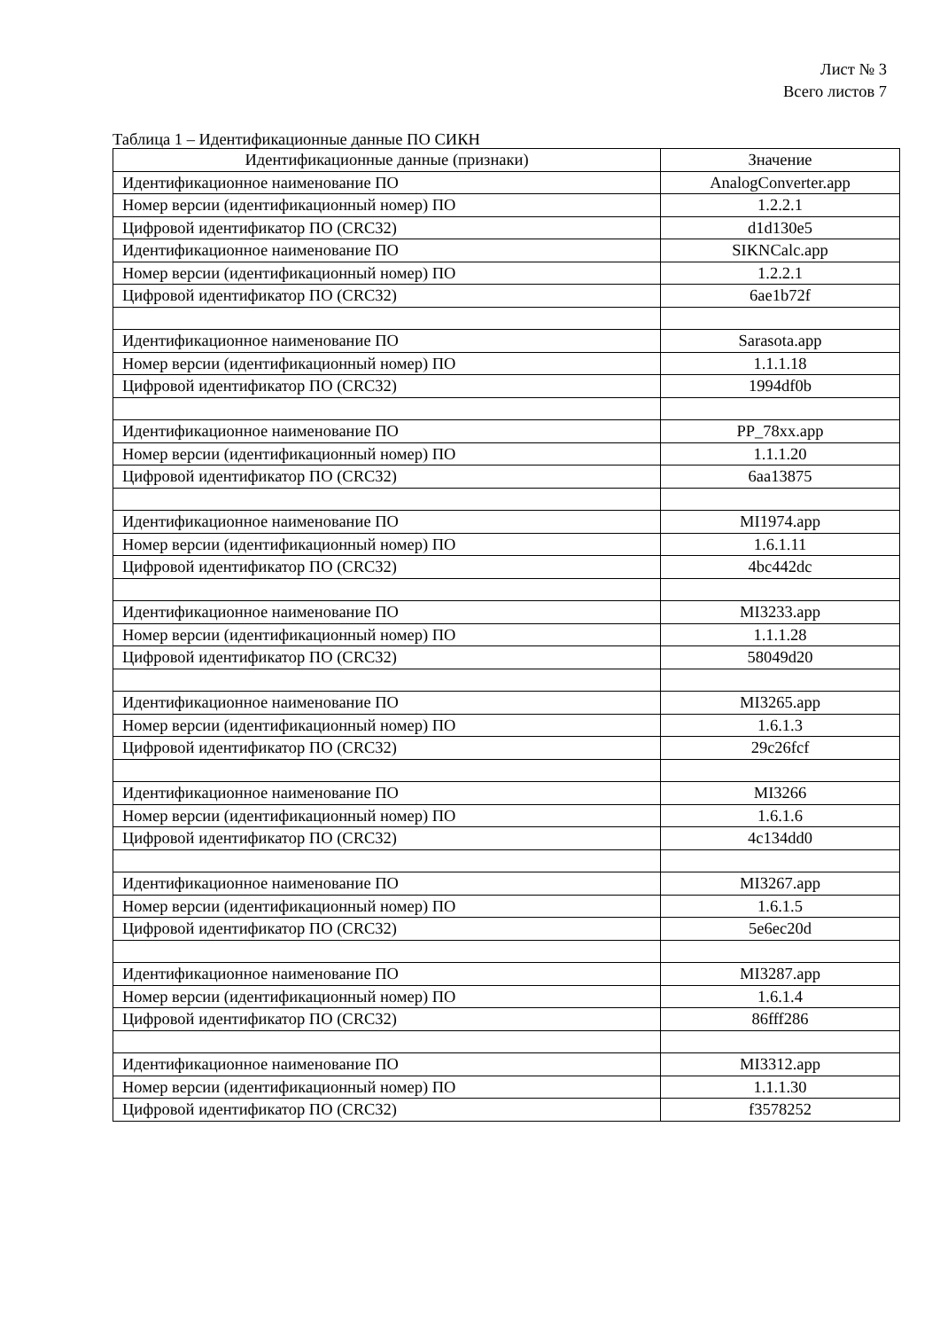Лист № 3
Всего листов 7
Таблица 1 – Идентификационные данные ПО СИКН
| Идентификационные данные (признаки) | Значение |
| --- | --- |
| Идентификационное наименование ПО | AnalogConverter.app |
| Номер версии (идентификационный номер) ПО | 1.2.2.1 |
| Цифровой идентификатор ПО (CRC32) | d1d130e5 |
| Идентификационное наименование ПО | SIKNCalc.app |
| Номер версии (идентификационный номер) ПО | 1.2.2.1 |
| Цифровой идентификатор ПО (CRC32) | 6ae1b72f |
| Идентификационное наименование ПО | Sarasota.app |
| Номер версии (идентификационный номер) ПО | 1.1.1.18 |
| Цифровой идентификатор ПО (CRC32) | 1994df0b |
| Идентификационное наименование ПО | PP_78xx.app |
| Номер версии (идентификационный номер) ПО | 1.1.1.20 |
| Цифровой идентификатор ПО (CRC32) | 6aa13875 |
| Идентификационное наименование ПО | MI1974.app |
| Номер версии (идентификационный номер) ПО | 1.6.1.11 |
| Цифровой идентификатор ПО (CRC32) | 4bc442dc |
| Идентификационное наименование ПО | MI3233.app |
| Номер версии (идентификационный номер) ПО | 1.1.1.28 |
| Цифровой идентификатор ПО (CRC32) | 58049d20 |
| Идентификационное наименование ПО | MI3265.app |
| Номер версии (идентификационный номер) ПО | 1.6.1.3 |
| Цифровой идентификатор ПО (CRC32) | 29c26fcf |
| Идентификационное наименование ПО | MI3266 |
| Номер версии (идентификационный номер) ПО | 1.6.1.6 |
| Цифровой идентификатор ПО (CRC32) | 4c134dd0 |
| Идентификационное наименование ПО | MI3267.app |
| Номер версии (идентификационный номер) ПО | 1.6.1.5 |
| Цифровой идентификатор ПО (CRC32) | 5e6ec20d |
| Идентификационное наименование ПО | MI3287.app |
| Номер версии (идентификационный номер) ПО | 1.6.1.4 |
| Цифровой идентификатор ПО (CRC32) | 86fff286 |
| Идентификационное наименование ПО | MI3312.app |
| Номер версии (идентификационный номер) ПО | 1.1.1.30 |
| Цифровой идентификатор ПО (CRC32) | f3578252 |